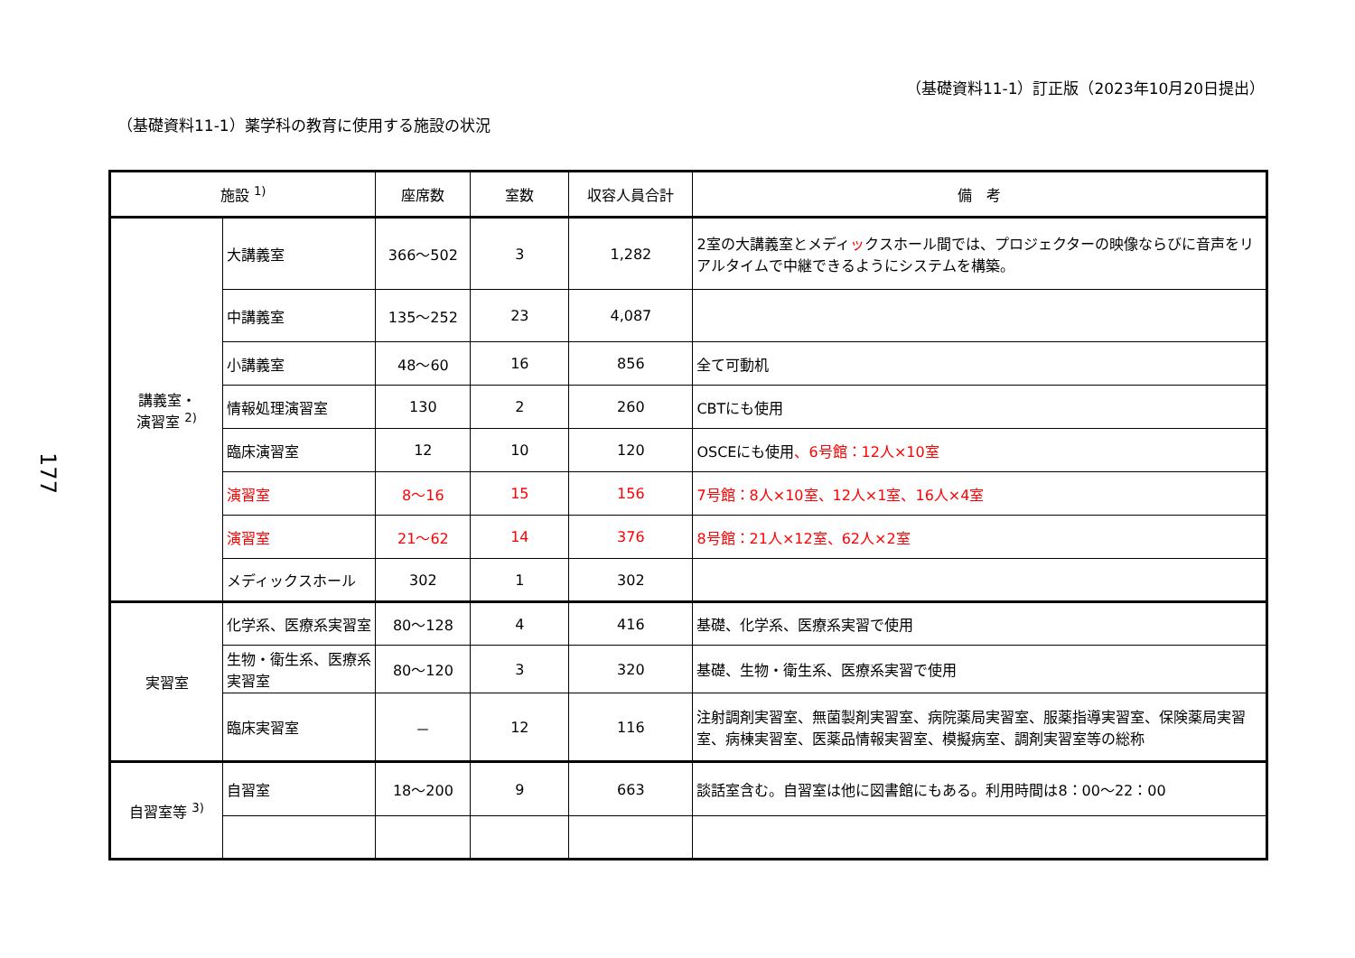（基礎資料11-1）訂正版（2023年10月20日提出）
（基礎資料11-1）薬学科の教育に使用する施設の状況
177
| 施設 <sup>1)</sup> | | 座席数 | 室数 | 収容人員合計 | 備 考 |
| --- | --- | --- | --- | --- | --- |
| 講義室・ 演習室 <sup>2)</sup> | 大講義室 | 366～502 | 3 | 1,282 | 2室の大講義室とメディ ッ クスホール間では、プロジェクターの映像ならびに音声をリアルタイムで中継できるようにシステムを構築。 |
| | 中講義室 | 135～252 | 23 | 4,087 | |
| | 小講義室 | 48～60 | 16 | 856 | 全て可動机 |
| | 情報処理演習室 | 130 | 2 | 260 | CBTにも使用 |
| | 臨床演習室 | 12 | 10 | 120 | OSCEにも使用 、6号館：12人×10室 |
| | 演習室 | 8～16 | 15 | 156 | 7号館：8人×10室、12人×1室、16人×4室 |
| | 演習室 | 21～62 | 14 | 376 | 8号館：21人×12室、62人×2室 |
| | メディックスホール | 302 | 1 | 302 | |
| 実習室 | 化学系、医療系実習室 | 80～128 | 4 | 416 | 基礎、化学系、医療系実習で使用 |
| | 生物・衛生系、医療系実習室 | 80～120 | 3 | 320 | 基礎、生物・衛生系、医療系実習で使用 |
| | 臨床実習室 | － | 12 | 116 | 注射調剤実習室、無菌製剤実習室、病院薬局実習室、服薬指導実習室、保険薬局実習室、病棟実習室、医薬品情報実習室、模擬病室、調剤実習室等の総称 |
| 自習室等 <sup>3)</sup> | 自習室 | 18～200 | 9 | 663 | 談話室含む。自習室は他に図書館にもある。利用時間は8：00～22：00 |